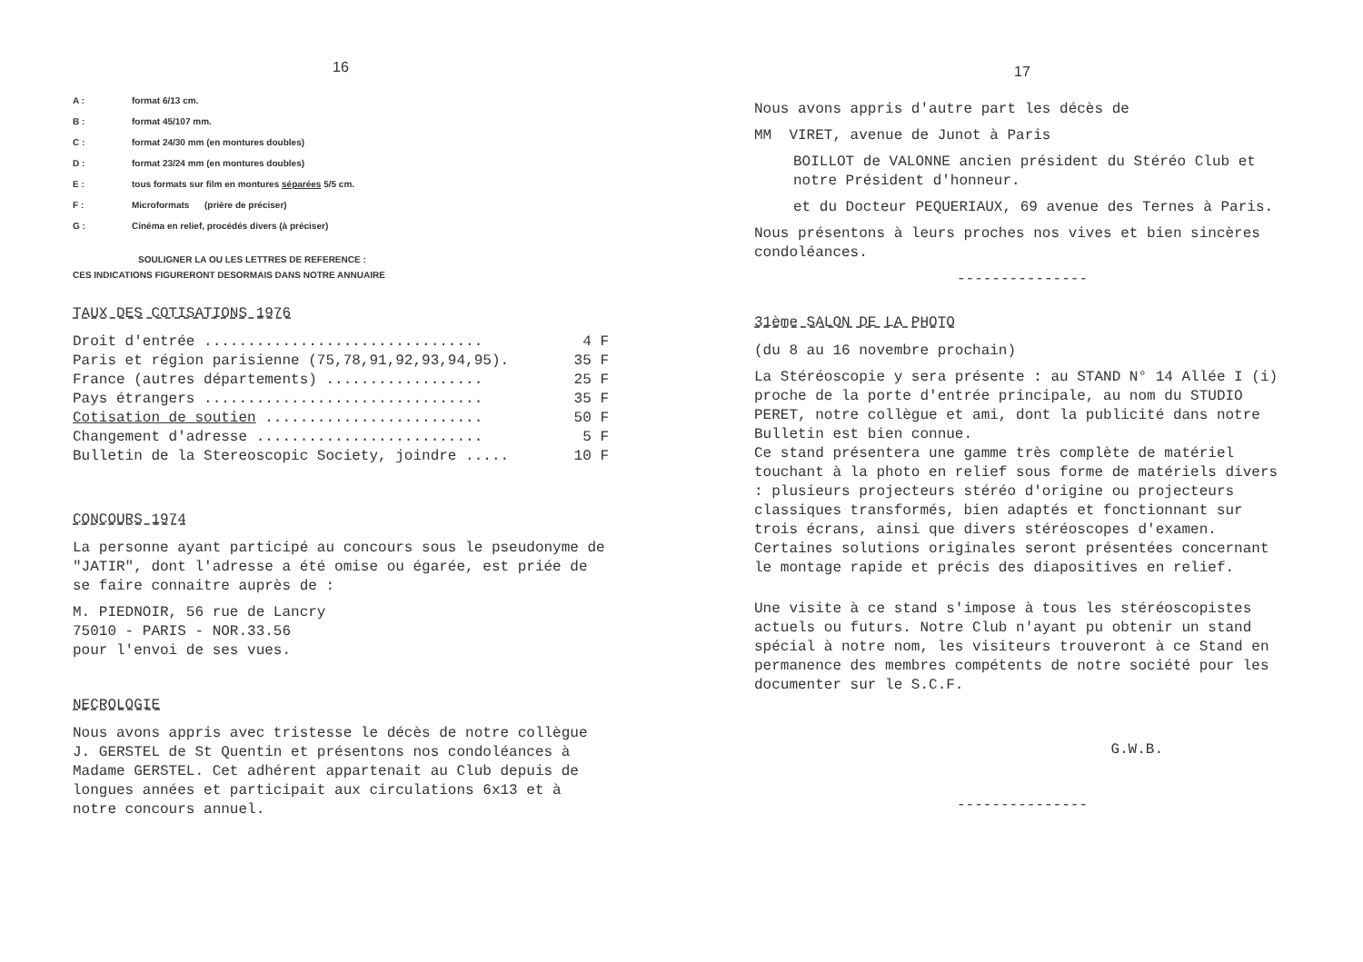16
A : format 6/13 cm.
B : format 45/107 mm.
C : format 24/30 mm (en montures doubles)
D : format 23/24 mm (en montures doubles)
E : tous formats sur film en montures séparées 5/5 cm.
F : Microformats (prière de préciser)
G : Cinéma en relief, procédés divers (à préciser)
SOULIGNER LA OU LES LETTRES DE REFERENCE :
CES INDICATIONS FIGURERONT DESORMAIS DANS NOTRE ANNUAIRE
TAUX DES COTISATIONS 1976
| Droit d'entrée ................................ | 4 F |
| Paris et région parisienne (75,78,91,92,93,94,95). | 35 F |
| France (autres départements) .................. | 25 F |
| Pays étrangers ................................ | 35 F |
| Cotisation de soutien ......................... | 50 F |
| Changement d'adresse .......................... | 5 F |
| Bulletin de la Stereoscopic Society, joindre ..... | 10 F |
CONCOURS 1974
La personne ayant participé au concours sous le pseudonyme de "JATIR", dont l'adresse a été omise ou égarée, est priée de se faire connaitre auprès de :
M. PIEDNOIR, 56 rue de Lancry
75010 - PARIS - NOR.33.56
pour l'envoi de ses vues.
NECROLOGIE
Nous avons appris avec tristesse le décès de notre collègue J. GERSTEL de St Quentin et présentons nos condoléances à Madame GERSTEL. Cet adhérent appartenait au Club depuis de longues années et participait aux circulations 6x13 et à notre concours annuel.
17
Nous avons appris d'autre part les décès de
MM VIRET, avenue de Junot à Paris
BOILLOT de VALONNE ancien président du Stéréo Club et notre Président d'honneur.
et du Docteur PEQUERIAUX, 69 avenue des Ternes à Paris.
Nous présentons à leurs proches nos vives et bien sincères condoléances.
---------------
31ème SALON DE LA PHOTO
(du 8 au 16 novembre prochain)
La Stéréoscopie y sera présente : au STAND N° 14 Allée I (i) proche de la porte d'entrée principale, au nom du STUDIO PERET, notre collègue et ami, dont la publicité dans notre Bulletin est bien connue.
Ce stand présentera une gamme très complète de matériel touchant à la photo en relief sous forme de matériels divers : plusieurs projecteurs stéréo d'origine ou projecteurs classiques transformés, bien adaptés et fonctionnant sur trois écrans, ainsi que divers stéréoscopes d'examen. Certaines solutions originales seront présentées concernant le montage rapide et précis des diapositives en relief.
Une visite à ce stand s'impose à tous les stéréoscopistes actuels ou futurs. Notre Club n'ayant pu obtenir un stand spécial à notre nom, les visiteurs trouveront à ce Stand en permanence des membres compétents de notre société pour les documenter sur le S.C.F.
G.W.B.
---------------